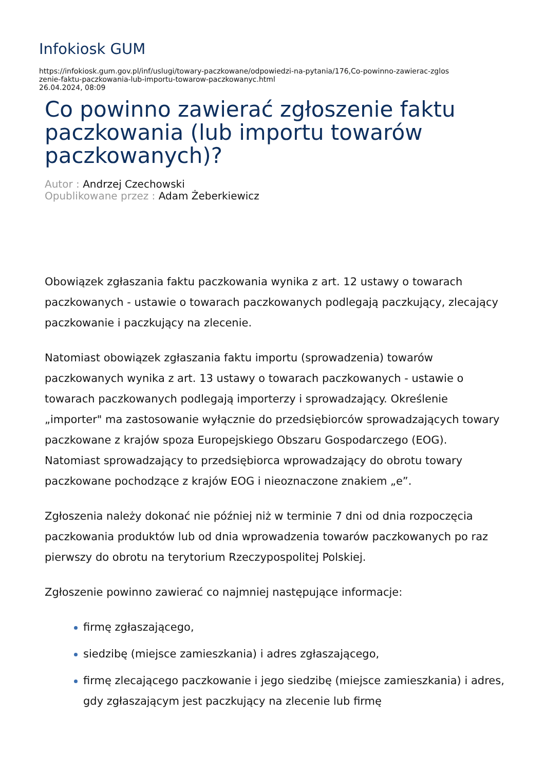Infokiosk GUM
https://infokiosk.gum.gov.pl/inf/uslugi/towary-paczkowane/odpowiedzi-na-pytania/176,Co-powinno-zawierac-zglos
zenie-faktu-paczkowania-lub-importu-towarow-paczkowanyc.html
26.04.2024, 08:09
Co powinno zawierać zgłoszenie faktu paczkowania (lub importu towarów paczkowanych)?
Autor : Andrzej Czechowski
Opublikowane przez : Adam Żeberkiewicz
Obowiązek zgłaszania faktu paczkowania wynika z art. 12 ustawy o towarach paczkowanych - ustawie o towarach paczkowanych podlegają paczkujący, zlecający paczkowanie i paczkujący na zlecenie.
Natomiast obowiązek zgłaszania faktu importu (sprowadzenia) towarów paczkowanych wynika z art. 13 ustawy o towarach paczkowanych - ustawie o towarach paczkowanych podlegają importerzy i sprowadzający. Określenie „importer" ma zastosowanie wyłącznie do przedsiębiorców sprowadzających towary paczkowane z krajów spoza Europejskiego Obszaru Gospodarczego (EOG). Natomiast sprowadzający to przedsiębiorca wprowadzający do obrotu towary paczkowane pochodzące z krajów EOG i nieoznaczone znakiem „e”.
Zgłoszenia należy dokonać nie później niż w terminie 7 dni od dnia rozpoczęcia paczkowania produktów lub od dnia wprowadzenia towarów paczkowanych po raz pierwszy do obrotu na terytorium Rzeczypospolitej Polskiej.
Zgłoszenie powinno zawierać co najmniej następujące informacje:
firmę zgłaszającego,
siedzibę (miejsce zamieszkania) i adres zgłaszającego,
firmę zlecającego paczkowanie i jego siedzibę (miejsce zamieszkania) i adres, gdy zgłaszającym jest paczkujący na zlecenie lub firmę